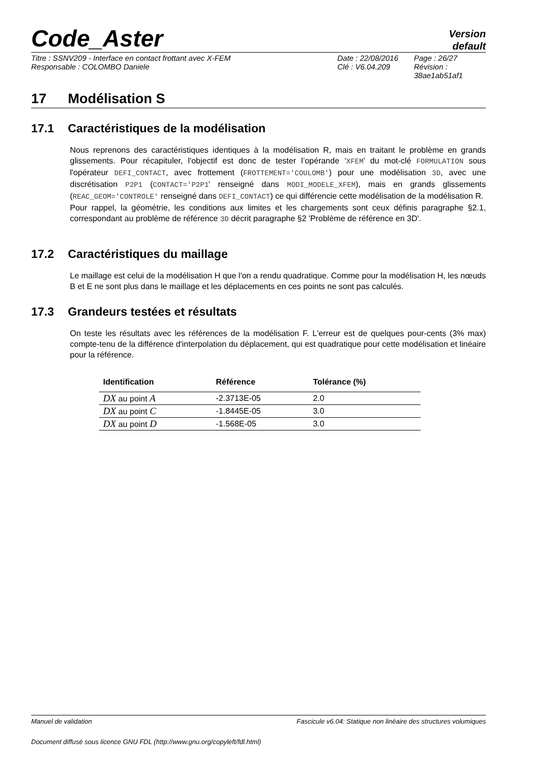Code_Aster
Version
default
Titre : SSNV209 - Interface en contact frottant avec X-FEM
Responsable : COLOMBO Daniele
Date : 22/08/2016
Clé : V6.04.209
Page : 26/27
Révision :
38ae1ab51af1
17 Modélisation S
17.1 Caractéristiques de la modélisation
Nous reprenons des caractéristiques identiques à la modélisation R, mais en traitant le problème en grands glissements. Pour récapituler, l'objectif est donc de tester l’opérande ‘XFEM’ du mot-clé FORMULATION sous l'opérateur DEFI_CONTACT, avec frottement (FROTTEMENT='COULOMB') pour une modélisation 3D, avec une discrétisation P2P1 (CONTACT='P2P1' renseigné dans MODI_MODELE_XFEM), mais en grands glissements (REAC_GEOM='CONTROLE' renseigné dans DEFI_CONTACT) ce qui différencie cette modélisation de la modélisation R.
Pour rappel, la géométrie, les conditions aux limites et les chargements sont ceux définis paragraphe §2.1, correspondant au problème de référence 3D décrit paragraphe §2 'Problème de référence en 3D'.
17.2 Caractéristiques du maillage
Le maillage est celui de la modélisation H que l'on a rendu quadratique. Comme pour la modélisation H, les nœuds B et E ne sont plus dans le maillage et les déplacements en ces points ne sont pas calculés.
17.3 Grandeurs testées et résultats
On teste les résultats avec les références de la modélisation F. L'erreur est de quelques pour-cents (3% max) compte-tenu de la différence d'interpolation du déplacement, qui est quadratique pour cette modélisation et linéaire pour la référence.
| Identification | Référence | Tolérance (%) |
| --- | --- | --- |
| DX au point A | -2.3713E-05 | 2.0 |
| DX au point C | -1.8445E-05 | 3.0 |
| DX au point D | -1.568E-05 | 3.0 |
Manuel de validation Fascicule v6.04: Statique non linéaire des structures volumiques
Document diffusé sous licence GNU FDL (http://www.gnu.org/copyleft/fdl.html)